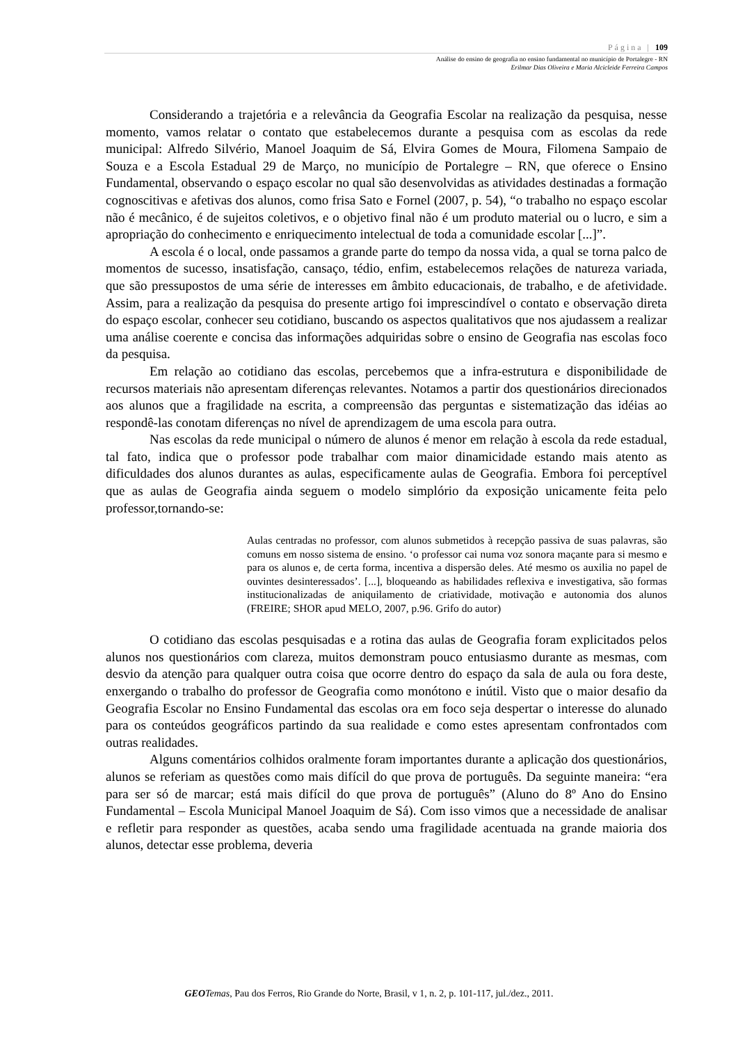Página | 109
Análise do ensino de geografia no ensino fundamental no município de Portalegre - RN
Erilmar Dias Oliveira e Maria Alcicleide Ferreira Campos
Considerando a trajetória e a relevância da Geografia Escolar na realização da pesquisa, nesse momento, vamos relatar o contato que estabelecemos durante a pesquisa com as escolas da rede municipal: Alfredo Silvério, Manoel Joaquim de Sá, Elvira Gomes de Moura, Filomena Sampaio de Souza e a Escola Estadual 29 de Março, no município de Portalegre – RN, que oferece o Ensino Fundamental, observando o espaço escolar no qual são desenvolvidas as atividades destinadas a formação cognoscitivas e afetivas dos alunos, como frisa Sato e Fornel (2007, p. 54), “o trabalho no espaço escolar não é mecânico, é de sujeitos coletivos, e o objetivo final não é um produto material ou o lucro, e sim a apropriação do conhecimento e enriquecimento intelectual de toda a comunidade escolar [...]”.
A escola é o local, onde passamos a grande parte do tempo da nossa vida, a qual se torna palco de momentos de sucesso, insatisfação, cansaço, tédio, enfim, estabelecemos relações de natureza variada, que são pressupostos de uma série de interesses em âmbito educacionais, de trabalho, e de afetividade. Assim, para a realização da pesquisa do presente artigo foi imprescindível o contato e observação direta do espaço escolar, conhecer seu cotidiano, buscando os aspectos qualitativos que nos ajudassem a realizar uma análise coerente e concisa das informações adquiridas sobre o ensino de Geografia nas escolas foco da pesquisa.
Em relação ao cotidiano das escolas, percebemos que a infra-estrutura e disponibilidade de recursos materiais não apresentam diferenças relevantes. Notamos a partir dos questionários direcionados aos alunos que a fragilidade na escrita, a compreensão das perguntas e sistematização das idéias ao respondê-las conotam diferenças no nível de aprendizagem de uma escola para outra.
Nas escolas da rede municipal o número de alunos é menor em relação à escola da rede estadual, tal fato, indica que o professor pode trabalhar com maior dinamicidade estando mais atento as dificuldades dos alunos durantes as aulas, especificamente aulas de Geografia. Embora foi perceptível que as aulas de Geografia ainda seguem o modelo simplório da exposição unicamente feita pelo professor,tornando-se:
Aulas centradas no professor, com alunos submetidos à recepção passiva de suas palavras, são comuns em nosso sistema de ensino. ‘o professor cai numa voz sonora maçante para si mesmo e para os alunos e, de certa forma, incentiva a dispersão deles. Até mesmo os auxilia no papel de ouvintes desinteressados’. [...], bloqueando as habilidades reflexiva e investigativa, são formas institucionalizadas de aniquilamento de criatividade, motivação e autonomia dos alunos (FREIRE; SHOR apud MELO, 2007, p.96. Grifo do autor)
O cotidiano das escolas pesquisadas e a rotina das aulas de Geografia foram explicitados pelos alunos nos questionários com clareza, muitos demonstram pouco entusiasmo durante as mesmas, com desvio da atenção para qualquer outra coisa que ocorre dentro do espaço da sala de aula ou fora deste, enxergando o trabalho do professor de Geografia como monótono e inútil. Visto que o maior desafio da Geografia Escolar no Ensino Fundamental das escolas ora em foco seja despertar o interesse do alunado para os conteúdos geográficos partindo da sua realidade e como estes apresentam confrontados com outras realidades.
Alguns comentários colhidos oralmente foram importantes durante a aplicação dos questionários, alunos se referiam as questões como mais difícil do que prova de português. Da seguinte maneira: “era para ser só de marcar; está mais difícil do que prova de português” (Aluno do 8º Ano do Ensino Fundamental – Escola Municipal Manoel Joaquim de Sá). Com isso vimos que a necessidade de analisar e refletir para responder as questões, acaba sendo uma fragilidade acentuada na grande maioria dos alunos, detectar esse problema, deveria
GEO Temas, Pau dos Ferros, Rio Grande do Norte, Brasil, v 1, n. 2, p. 101-117, jul./dez., 2011.